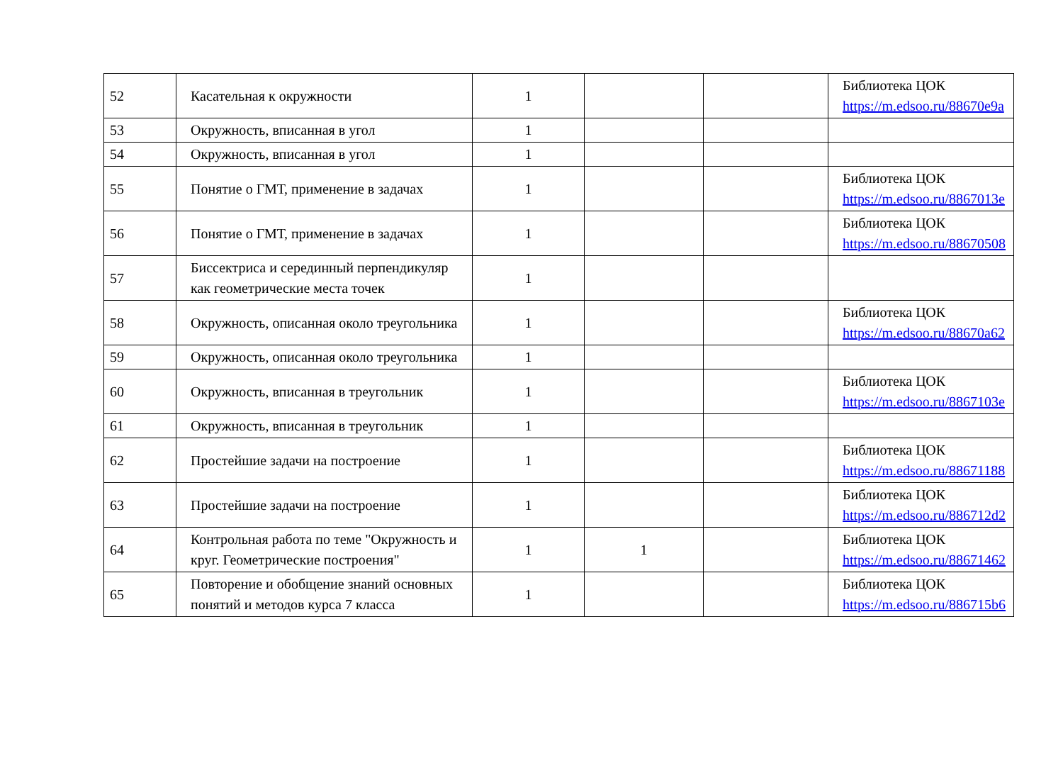| 52 | Касательная к окружности | 1 | | | Библиотека ЦОК https://m.edsoo.ru/88670e9a |
| 53 | Окружность, вписанная в угол | 1 | | | |
| 54 | Окружность, вписанная в угол | 1 | | | |
| 55 | Понятие о ГМТ, применение в задачах | 1 | | | Библиотека ЦОК https://m.edsoo.ru/8867013e |
| 56 | Понятие о ГМТ, применение в задачах | 1 | | | Библиотека ЦОК https://m.edsoo.ru/88670508 |
| 57 | Биссектриса и серединный перпендикуляр как геометрические места точек | 1 | | | |
| 58 | Окружность, описанная около треугольника | 1 | | | Библиотека ЦОК https://m.edsoo.ru/88670a62 |
| 59 | Окружность, описанная около треугольника | 1 | | | |
| 60 | Окружность, вписанная в треугольник | 1 | | | Библиотека ЦОК https://m.edsoo.ru/8867103e |
| 61 | Окружность, вписанная в треугольник | 1 | | | |
| 62 | Простейшие задачи на построение | 1 | | | Библиотека ЦОК https://m.edsoo.ru/88671188 |
| 63 | Простейшие задачи на построение | 1 | | | Библиотека ЦОК https://m.edsoo.ru/886712d2 |
| 64 | Контрольная работа по теме "Окружность и круг. Геометрические построения" | 1 | 1 | | Библиотека ЦОК https://m.edsoo.ru/88671462 |
| 65 | Повторение и обобщение знаний основных понятий и методов курса 7 класса | 1 | | | Библиотека ЦОК https://m.edsoo.ru/886715b6 |